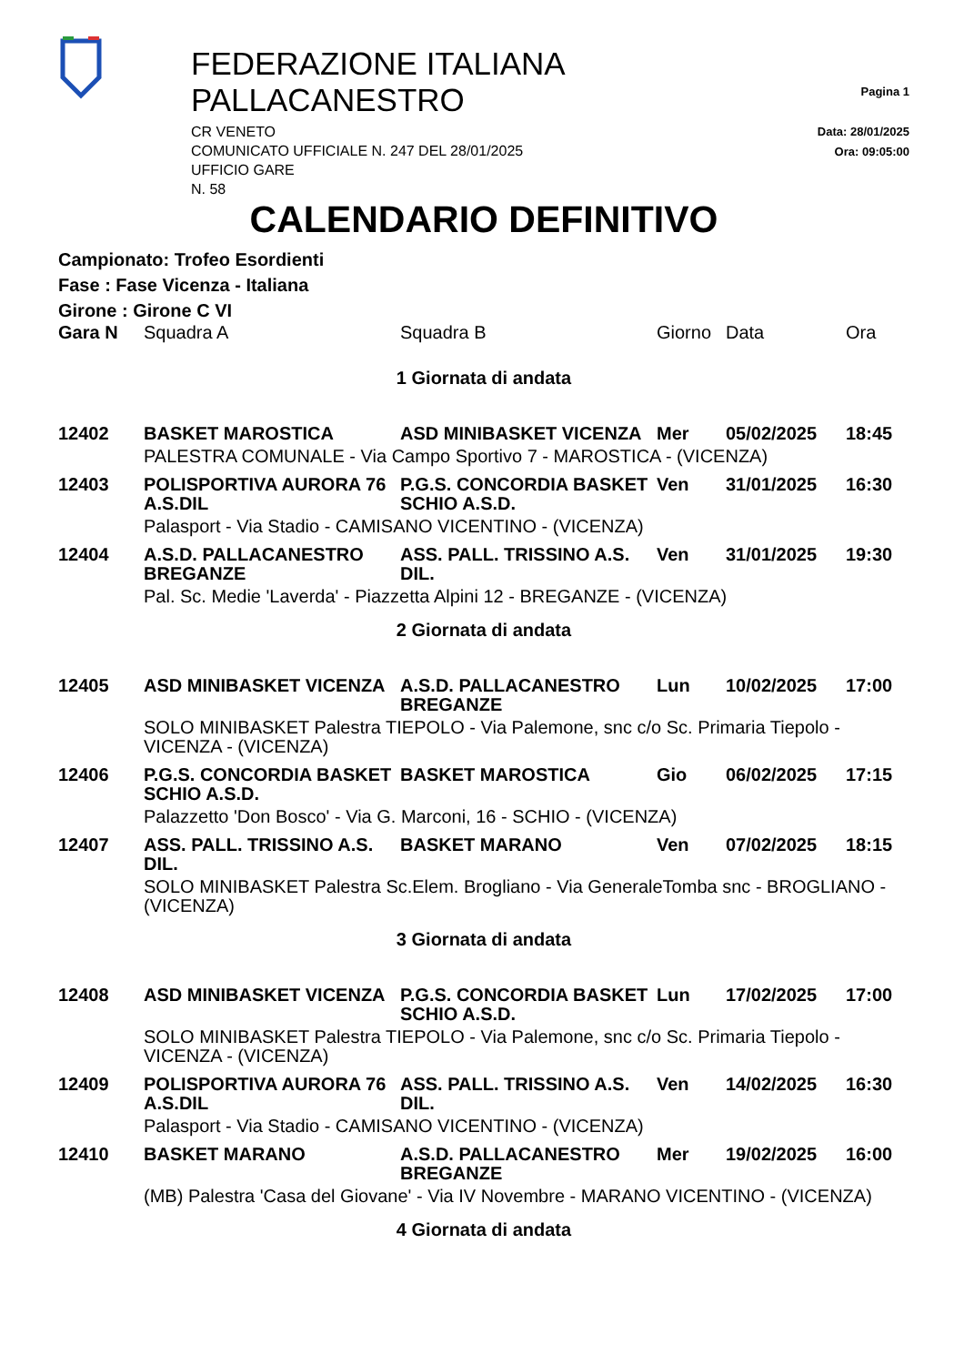FEDERAZIONE ITALIANA PALLACANESTRO
CR VENETO
COMUNICATO UFFICIALE N. 247 DEL 28/01/2025
UFFICIO GARE
N. 58
Pagina 1
Data: 28/01/2025
Ora: 09:05:00
CALENDARIO DEFINITIVO
Campionato: Trofeo Esordienti
Fase : Fase Vicenza - Italiana
Girone : Girone C VI
| Gara N | Squadra A | Squadra B | Giorno | Data | Ora |
| --- | --- | --- | --- | --- | --- |
| 1 Giornata di andata | | | | | |
| 12402 | BASKET MAROSTICA | ASD MINIBASKET VICENZA | Mer | 05/02/2025 | 18:45 |
| | PALESTRA COMUNALE - Via Campo Sportivo 7 - MAROSTICA - (VICENZA) | | | | |
| 12403 | POLISPORTIVA AURORA 76 A.S.DIL | P.G.S. CONCORDIA BASKET SCHIO A.S.D. | Ven | 31/01/2025 | 16:30 |
| | Palasport - Via Stadio - CAMISANO VICENTINO - (VICENZA) | | | | |
| 12404 | A.S.D. PALLACANESTRO BREGANZE | ASS. PALL. TRISSINO A.S. DIL. | Ven | 31/01/2025 | 19:30 |
| | Pal. Sc. Medie 'Laverda' - Piazzetta Alpini 12 - BREGANZE - (VICENZA) | | | | |
| 2 Giornata di andata | | | | | |
| 12405 | ASD MINIBASKET VICENZA | A.S.D. PALLACANESTRO BREGANZE | Lun | 10/02/2025 | 17:00 |
| | SOLO MINIBASKET Palestra TIEPOLO - Via Palemone, snc c/o Sc. Primaria Tiepolo - VICENZA - (VICENZA) | | | | |
| 12406 | P.G.S. CONCORDIA BASKET SCHIO A.S.D. | BASKET MAROSTICA | Gio | 06/02/2025 | 17:15 |
| | Palazzetto 'Don Bosco' - Via G. Marconi, 16 - SCHIO - (VICENZA) | | | | |
| 12407 | ASS. PALL. TRISSINO A.S. DIL. | BASKET MARANO | Ven | 07/02/2025 | 18:15 |
| | SOLO MINIBASKET Palestra Sc.Elem. Brogliano - Via GeneraleTomba snc - BROGLIANO - (VICENZA) | | | | |
| 3 Giornata di andata | | | | | |
| 12408 | ASD MINIBASKET VICENZA | P.G.S. CONCORDIA BASKET SCHIO A.S.D. | Lun | 17/02/2025 | 17:00 |
| | SOLO MINIBASKET Palestra TIEPOLO - Via Palemone, snc c/o Sc. Primaria Tiepolo - VICENZA - (VICENZA) | | | | |
| 12409 | POLISPORTIVA AURORA 76 A.S.DIL | ASS. PALL. TRISSINO A.S. DIL. | Ven | 14/02/2025 | 16:30 |
| | Palasport - Via Stadio - CAMISANO VICENTINO - (VICENZA) | | | | |
| 12410 | BASKET MARANO | A.S.D. PALLACANESTRO BREGANZE | Mer | 19/02/2025 | 16:00 |
| | (MB) Palestra 'Casa del Giovane' - Via IV Novembre - MARANO VICENTINO - (VICENZA) | | | | |
| 4 Giornata di andata | | | | | |